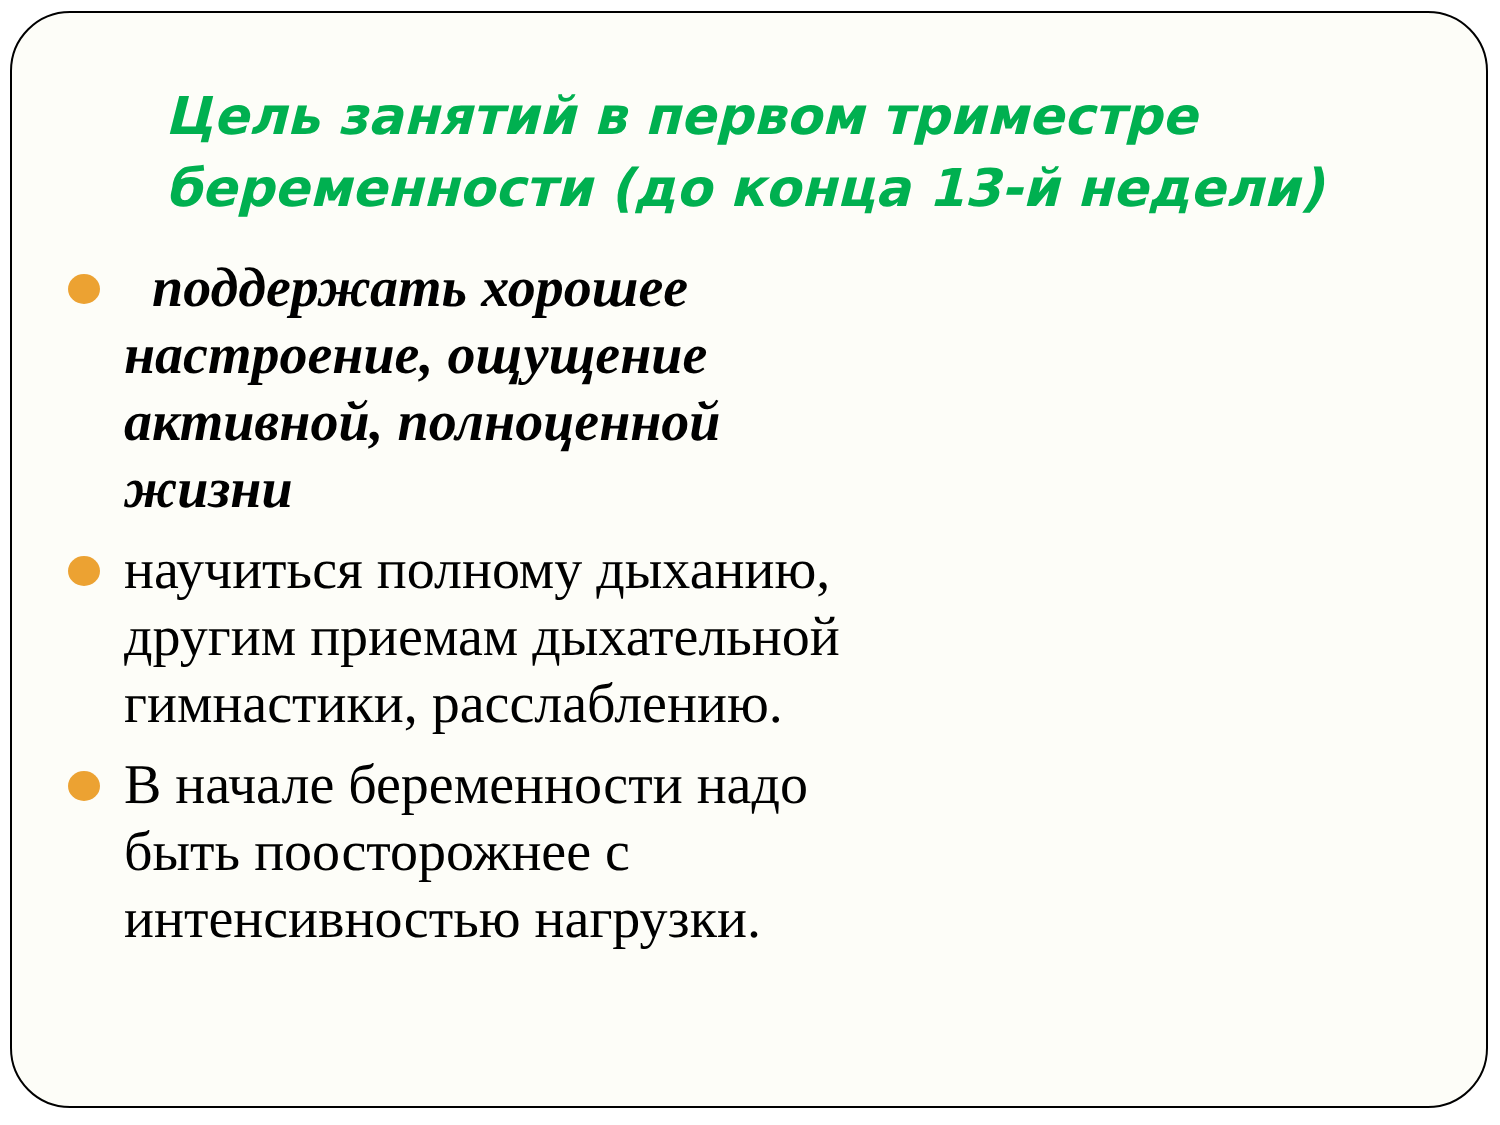Цель занятий в первом триместре беременности (до конца 13-й недели)
поддержать хорошее настроение, ощущение активной, полноценной жизни
научиться полному дыханию, другим приемам дыхательной гимнастики, расслаблению.
В начале беременности надо быть поосторожнее с интенсивностью нагрузки.